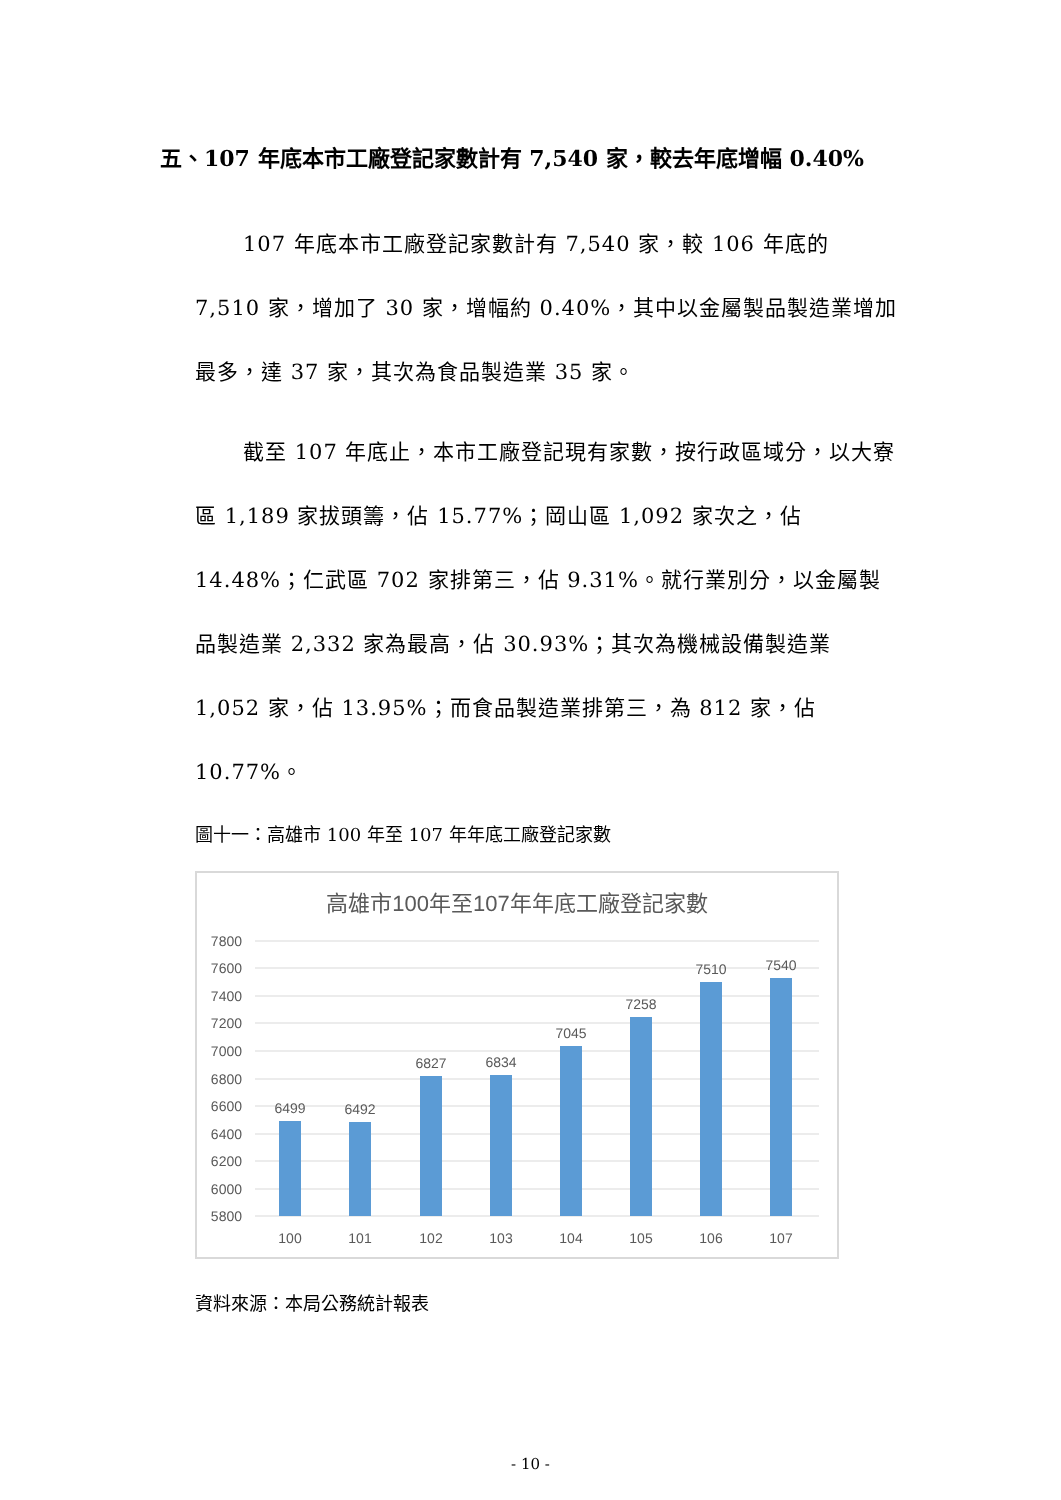五、107 年底本市工廠登記家數計有 7,540 家，較去年底增幅 0.40%
107 年底本市工廠登記家數計有 7,540 家，較 106 年底的 7,510 家，增加了 30 家，增幅約 0.40%，其中以金屬製品製造業增加最多，達 37 家，其次為食品製造業 35 家。
截至 107 年底止，本市工廠登記現有家數，按行政區域分，以大寮區 1,189 家拔頭籌，佔 15.77%；岡山區 1,092 家次之，佔 14.48%；仁武區 702 家排第三，佔 9.31%。就行業別分，以金屬製品製造業 2,332 家為最高，佔 30.93%；其次為機械設備製造業 1,052 家，佔 13.95%；而食品製造業排第三，為 812 家，佔 10.77%。
圖十一：高雄市 100 年至 107 年年底工廠登記家數
高雄市100年至107年年底工廠登記家數
7800
7600
7400
7200
7000
6800
6600
6400
6200
6000
5800
6499
6492
6827
6834
7045
7258
7510
7540
100
101
102
103
104
105
106
107
資料來源：本局公務統計報表
- 10 -